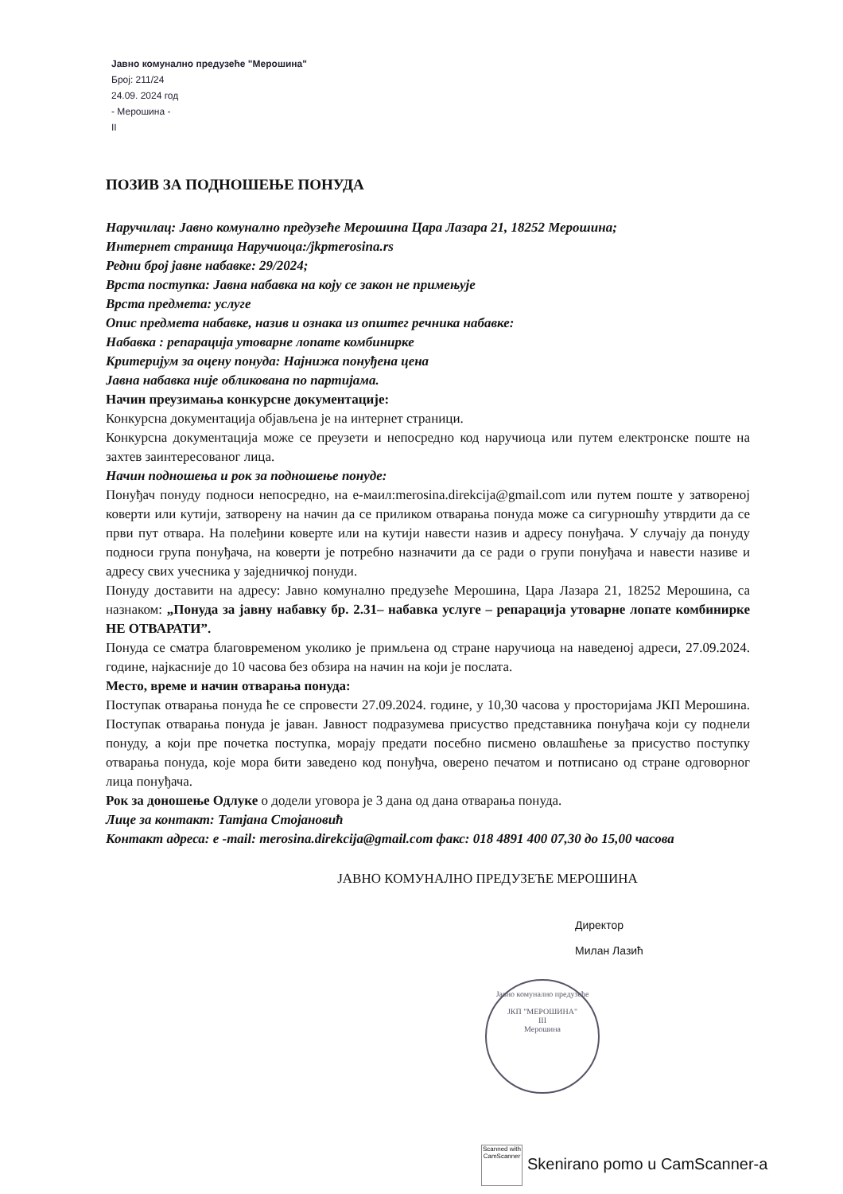Јавно комунално предузеће "Мерошина"
Број: 211/24
24.09. 2024 год
- Мерошина -
II
ПОЗИВ ЗА ПОДНОШЕЊЕ ПОНУДА
Наручилац: Јавно комунално предузеће Мерошина Цара Лазара 21, 18252 Мерошина;
Интернет страница Наручиоца:/jkpmerosina.rs
Редни број јавне набавке: 29/2024;
Врста поступка: Јавна набавка на коју се закон не примењује
Врста предмета: услуге
Опис предмета набавке, назив и ознака из општег речника набавке:
Набавка : репарација утоварне лопате комбинирке
Критеријум за оцену понуда: Најнижа понуђена цена
Јавна набавка није обликована по партијама.
Начин преузимања конкурсне документације:
Конкурсна документација објављена је на интернет страници.
Конкурсна документација може се преузети и непосредно код наручиоца или путем електронске поште на захтев заинтересованог лица.
Начин подношења и рок за подношење понуде:
Понуђач понуду подноси непосредно, на е-маил:merosina.direkcija@gmail.com или путем поште у затвореној коверти или кутији, затворену на начин да се приликом отварања понуда може са сигурношћу утврдити да се први пут отвара. На полеђини коверте или на кутији навести назив и адресу понуђача. У случају да понуду подноси група понуђача, на коверти је потребно назначити да се ради о групи понуђача и навести називе и адресу свих учесника у заједничкој понуди.
Понуду доставити на адресу: Јавно комунално предузеће Мерошина, Цара Лазара 21, 18252 Мерошина, са назнаком: „Понуда за јавну набавку бр. 2.31– набавка услуге – репарација утоварне лопате комбинирке НЕ ОТВАРАТИ”.
Понуда се сматра благовременом уколико је примљена од стране наручиоца на наведеној адреси, 27.09.2024. године, најкасније до 10 часова без обзира на начин на који је послата.
Место, време и начин отварања понуда:
Поступак отварања понуда ће се спровести 27.09.2024. године, у 10,30 часова у просторијама ЈКП Мерошина. Поступак отварања понуда је јаван. Јавност подразумева присуство представника понуђача који су поднели понуду, а који пре почетка поступка, морају предати посебно писмено овлашћење за присуство поступку отварања понуда, које мора бити заведено код понуђча, оверено печатом и потписано од стране одговорног лица понуђача.
Рок за доношење Одлуке о додели уговора је 3 дана од дана отварања понуда.
Лице за контакт: Татјана Стојановић
Контакт адреса: e -mail: merosina.direkcija@gmail.com факс: 018 4891 400 07,30 до 15,00 часова
ЈАВНО КОМУНАЛНО ПРЕДУЗЕЋЕ МЕРОШИНА
Директор
Милан Лазић
Јавно комунално предузеће
ЈКП "МЕРОШИНА"
III
Мерошина
Scanned with CamScanner Skenirano pomo u CamScanner-a